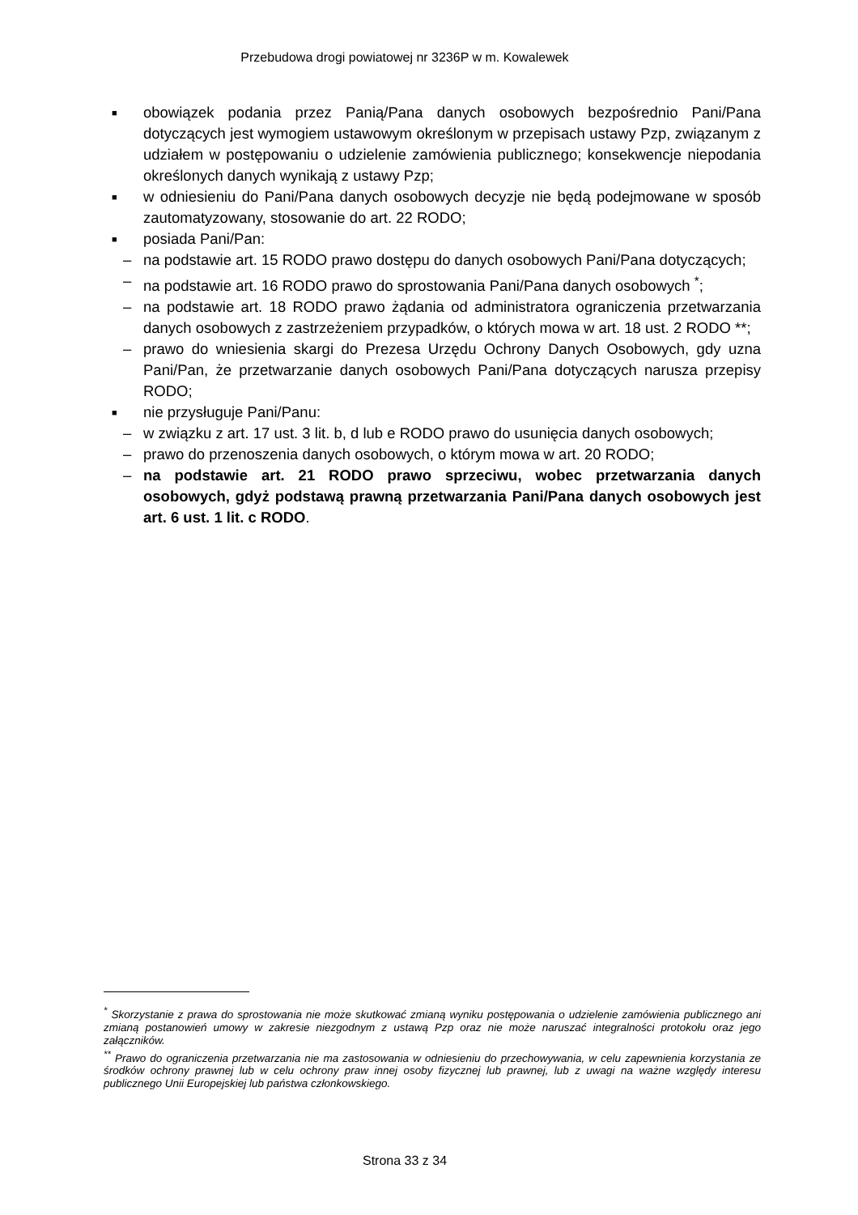Przebudowa drogi powiatowej nr 3236P w m. Kowalewek
■ obowiązek podania przez Panią/Pana danych osobowych bezpośrednio Pani/Pana dotyczących jest wymogiem ustawowym określonym w przepisach ustawy Pzp, związanym z udziałem w postępowaniu o udzielenie zamówienia publicznego; konsekwencje niepodania określonych danych wynikają z ustawy Pzp;
■ w odniesieniu do Pani/Pana danych osobowych decyzje nie będą podejmowane w sposób zautomatyzowany, stosowanie do art. 22 RODO;
■ posiada Pani/Pan:
– na podstawie art. 15 RODO prawo dostępu do danych osobowych Pani/Pana dotyczących;
– na podstawie art. 16 RODO prawo do sprostowania Pani/Pana danych osobowych <sup>*</sup>;
– na podstawie art. 18 RODO prawo żądania od administratora ograniczenia przetwarzania danych osobowych z zastrzeżeniem przypadków, o których mowa w art. 18 ust. 2 RODO **;
– prawo do wniesienia skargi do Prezesa Urzędu Ochrony Danych Osobowych, gdy uzna Pani/Pan, że przetwarzanie danych osobowych Pani/Pana dotyczących narusza przepisy RODO;
■ nie przysługuje Pani/Panu:
– w związku z art. 17 ust. 3 lit. b, d lub e RODO prawo do usunięcia danych osobowych;
– prawo do przenoszenia danych osobowych, o którym mowa w art. 20 RODO;
– na podstawie art. 21 RODO prawo sprzeciwu, wobec przetwarzania danych osobowych, gdyż podstawą prawną przetwarzania Pani/Pana danych osobowych jest art. 6 ust. 1 lit. c RODO.
<sup>*</sup> Skorzystanie z prawa do sprostowania nie może skutkować zmianą wyniku postępowania o udzielenie zamówienia publicznego ani zmianą postanowień umowy w zakresie niezgodnym z ustawą Pzp oraz nie może naruszać integralności protokołu oraz jego załączników.
<sup>**</sup> Prawo do ograniczenia przetwarzania nie ma zastosowania w odniesieniu do przechowywania, w celu zapewnienia korzystania ze środków ochrony prawnej lub w celu ochrony praw innej osoby fizycznej lub prawnej, lub z uwagi na ważne względy interesu publicznego Unii Europejskiej lub państwa członkowskiego.
Strona 33 z 34